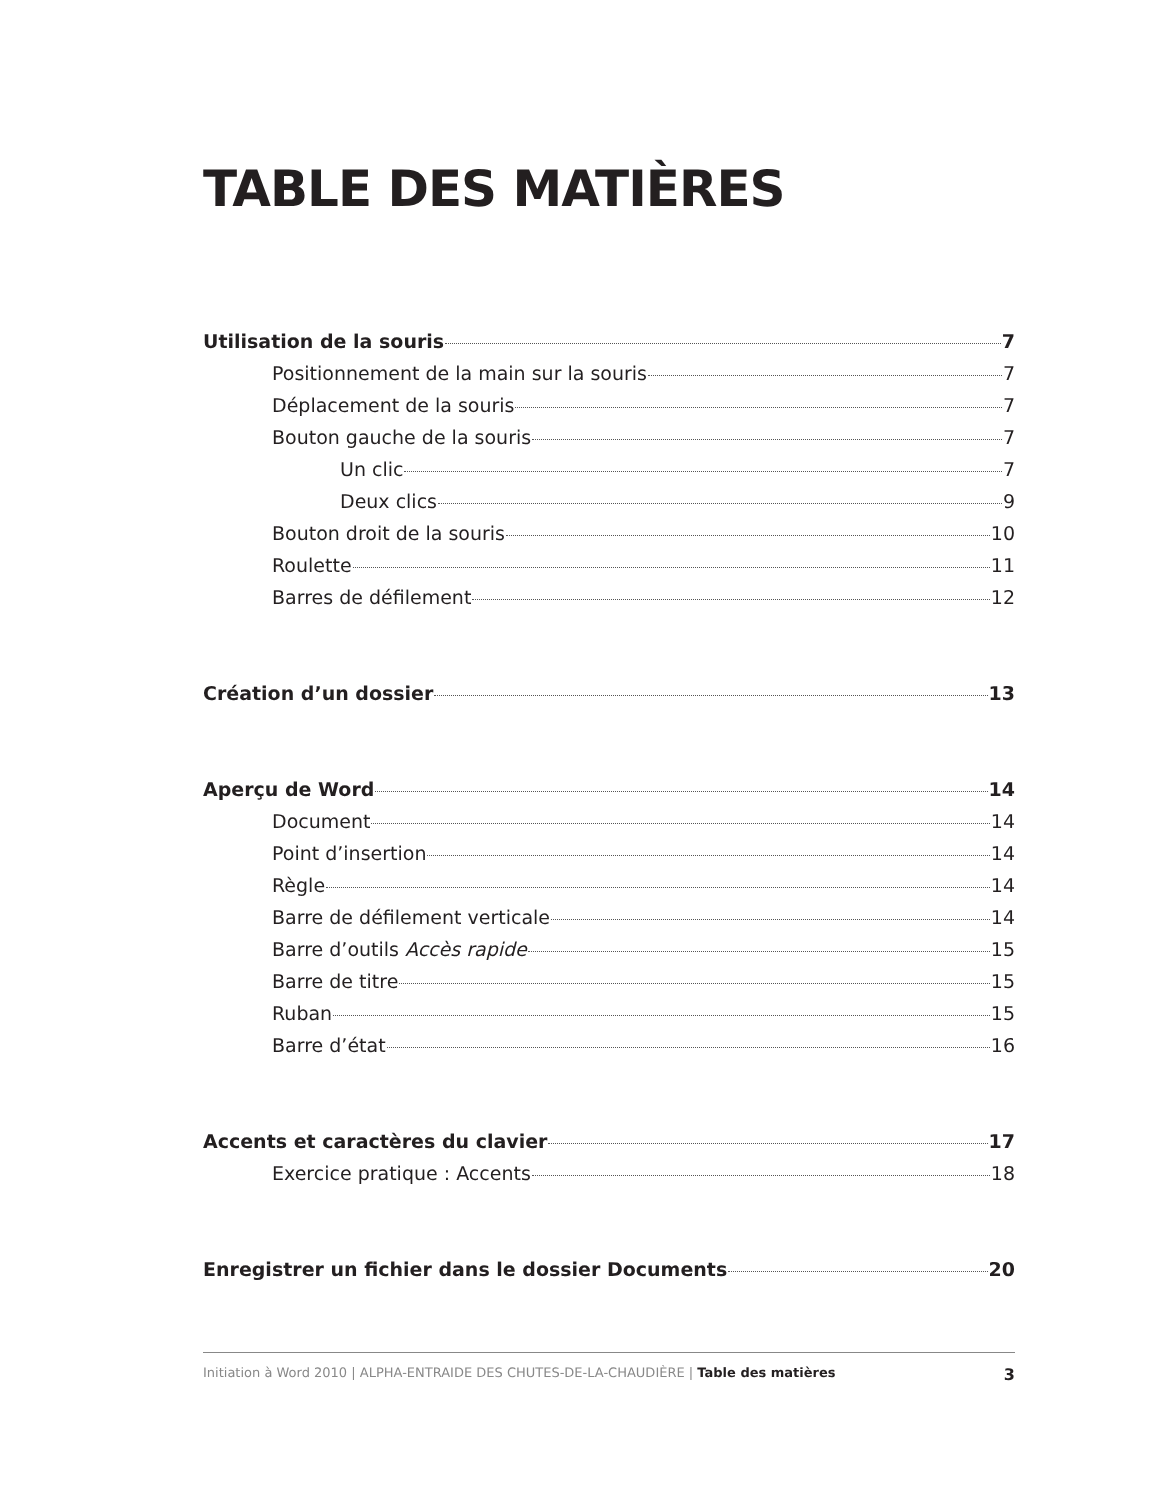TABLE DES MATIÈRES
Utilisation de la souris 7
Positionnement de la main sur la souris 7
Déplacement de la souris 7
Bouton gauche de la souris 7
Un clic 7
Deux clics 9
Bouton droit de la souris 10
Roulette 11
Barres de défilement 12
Création d’un dossier 13
Aperçu de Word 14
Document 14
Point d’insertion 14
Règle 14
Barre de défilement verticale 14
Barre d’outils Accès rapide 15
Barre de titre 15
Ruban 15
Barre d’état 16
Accents et caractères du clavier 17
Exercice pratique : Accents 18
Enregistrer un fichier dans le dossier Documents 20
Initiation à Word 2010 | ALPHA-ENTRAIDE DES CHUTES-DE-LA-CHAUDIÈRE | Table des matières 3